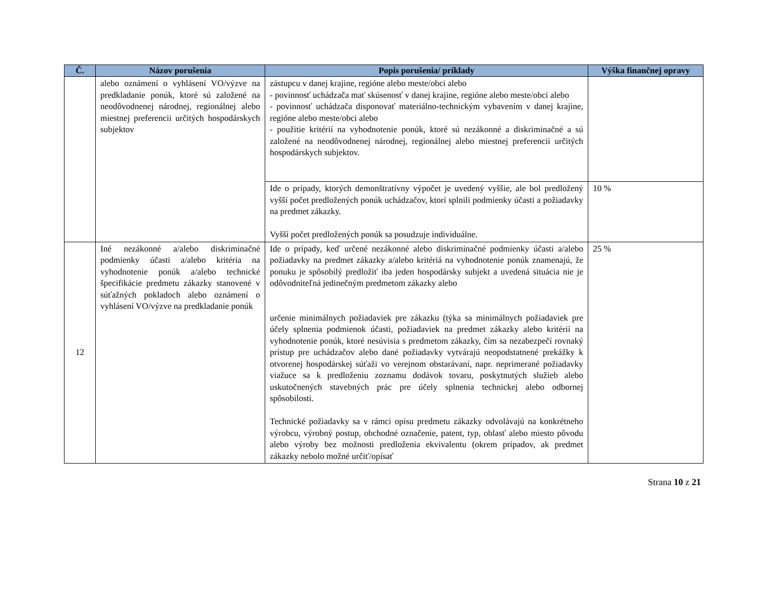| Č. | Názov porušenia | Popis porušenia/ príklady | Výška finančnej opravy |
| --- | --- | --- | --- |
| | alebo oznámení o vyhlásení VO/výzve na predkladanie ponúk, ktoré sú založené na neodôvodnenej národnej, regionálnej alebo miestnej preferencii určitých hospodárskych subjektov | zástupcu v danej krajine, regióne alebo meste/obci alebo - povinnosť uchádzača mať skúsenosť v danej krajine, regióne alebo meste/obci alebo - povinnosť uchádzača disponovať materiálno-technickým vybavením v danej krajine, regióne alebo meste/obci alebo - použitie kritérií na vyhodnotenie ponúk, ktoré sú nezákonné a diskriminačné a sú založené na neodôvodnenej národnej, regionálnej alebo miestnej preferencii určitých hospodárskych subjektov. | |
| | | Ide o prípady, ktorých demonštratívny výpočet je uvedený vyššie, ale bol predložený vyšší počet predložených ponúk uchádzačov, ktorí splnili podmienky účasti a požiadavky na predmet zákazky. Vyšší počet predložených ponúk sa posudzuje individuálne. | 10 % |
| 12 | Iné nezákonné a/alebo diskriminačné podmienky účasti a/alebo kritéria na vyhodnotenie ponúk a/alebo technické špecifikácie predmetu zákazky stanovené v súťažných pokladoch alebo oznámení o vyhlásení VO/výzve na predkladanie ponúk | Ide o prípady, keď určené nezákonné alebo diskriminačné podmienky účasti a/alebo požiadavky na predmet zákazky a/alebo kritériá na vyhodnotenie ponúk znamenajú, že ponuku je spôsobilý predložiť iba jeden hospodársky subjekt a uvedená situácia nie je odôvodniteľná jedinečným predmetom zákazky alebo určenie minimálnych požiadaviek pre zákazku (týka sa minimálnych požiadaviek pre účely splnenia podmienok účasti, požiadaviek na predmet zákazky alebo kritérií na vyhodnotenie ponúk, ktoré nesúvisia s predmetom zákazky, čím sa nezabezpečí rovnaký prístup pre uchádzačov alebo dané požiadavky vytvárajú neopodstatnené prekážky k otvorenej hospodárskej súťaži vo verejnom obstarávaní, napr. neprimerané požiadavky viažuce sa k predloženiu zoznamu dodávok tovaru, poskytnutých služieb alebo uskutočnených stavebných prác pre účely splnenia technickej alebo odbornej spôsobilosti. Technické požiadavky sa v rámci opisu predmetu zákazky odvolávajú na konkrétneho výrobcu, výrobný postup, obchodné označenie, patent, typ, oblasť alebo miesto pôvodu alebo výroby bez možnosti predloženia ekvivalentu (okrem prípadov, ak predmet zákazky nebolo možné určiť/opísať | 25 % |
Strana 10 z 21